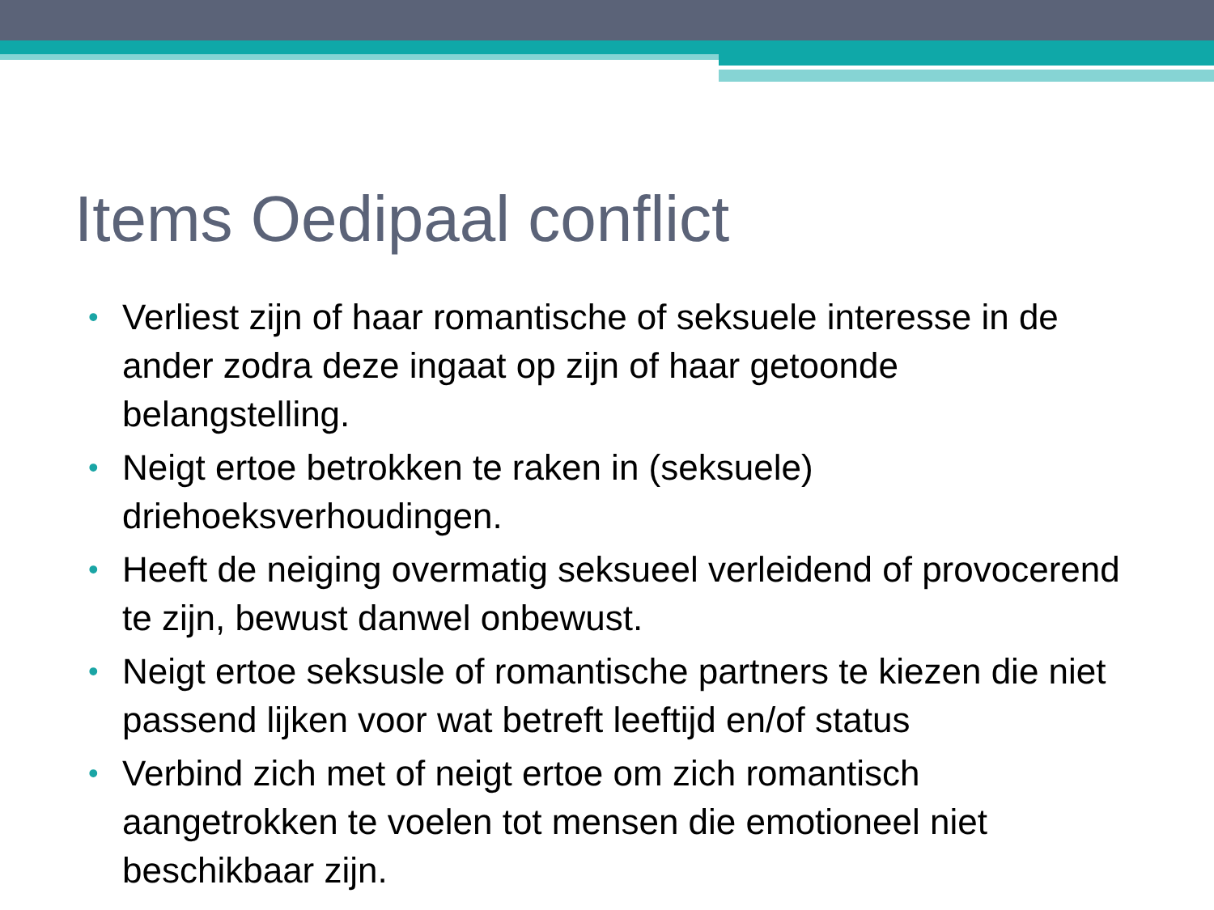Items Oedipaal conflict
• Verliest zijn of haar romantische of seksuele interesse in de ander zodra deze ingaat op zijn of haar getoonde belangstelling.
• Neigt ertoe betrokken te raken in (seksuele) driehoeksverhoudingen.
• Heeft de neiging overmatig seksueel verleidend of provocerend te zijn, bewust danwel onbewust.
• Neigt ertoe seksusle of romantische partners te kiezen die niet passend lijken voor wat betreft leeftijd en/of status
• Verbind zich met of neigt ertoe om zich romantisch aangetrokken te voelen tot mensen die emotioneel niet beschikbaar zijn.